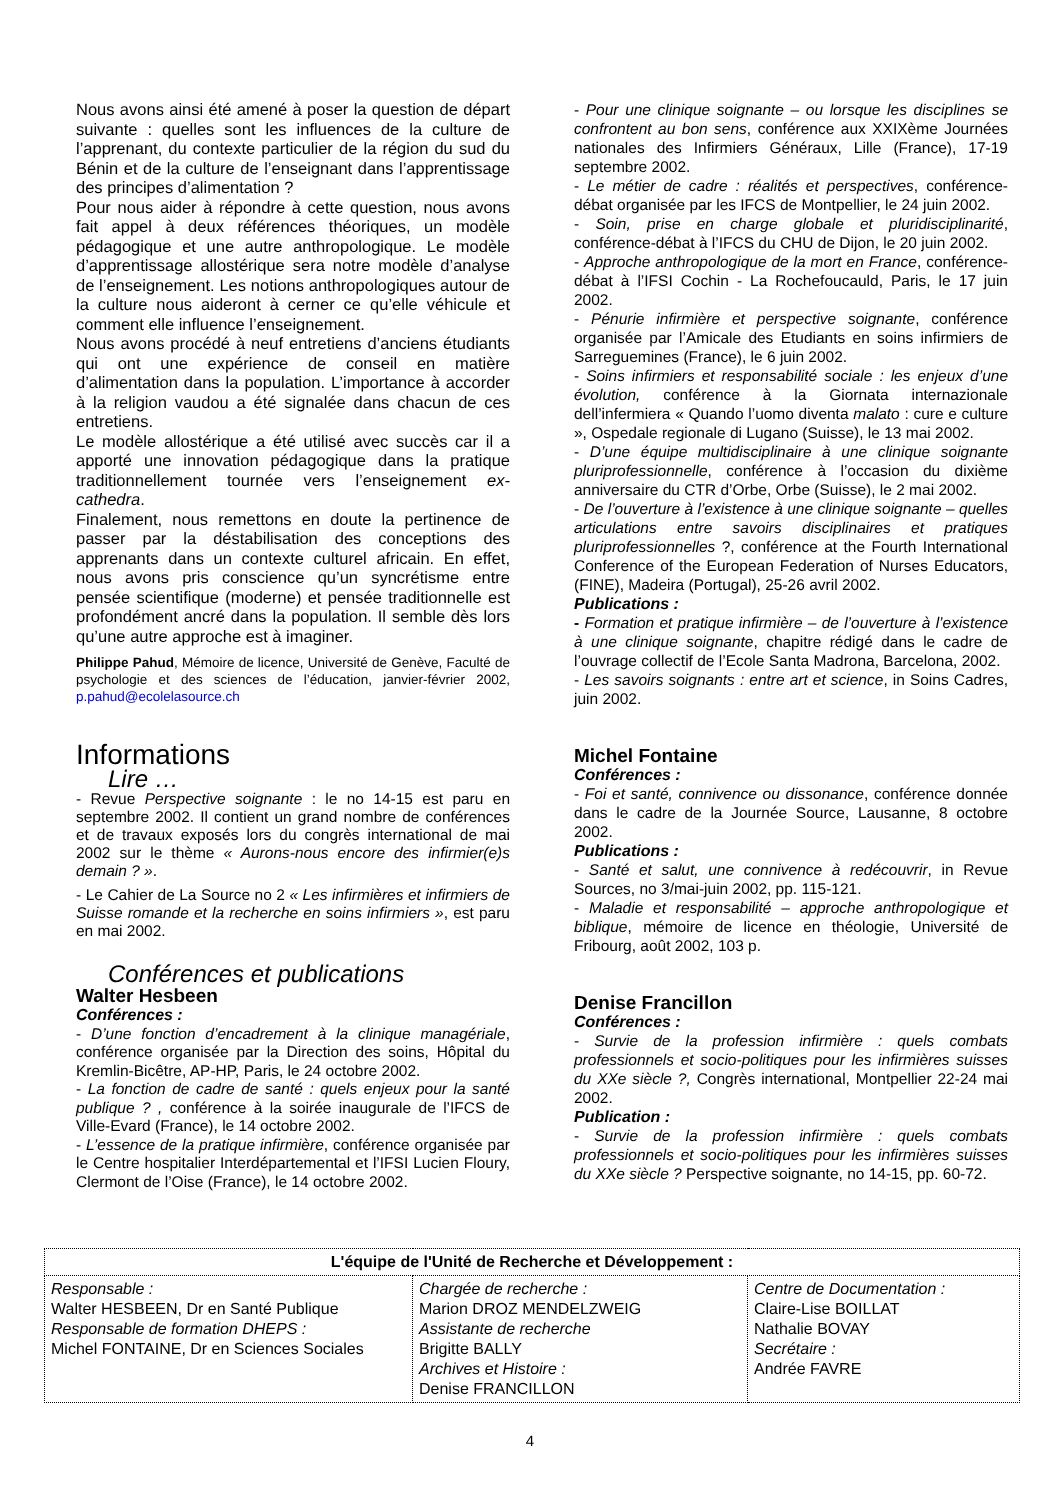Nous avons ainsi été amené à poser la question de départ suivante : quelles sont les influences de la culture de l’apprenant, du contexte particulier de la région du sud du Bénin et de la culture de l’enseignant dans l’apprentissage des principes d’alimentation ?
Pour nous aider à répondre à cette question, nous avons fait appel à deux références théoriques, un modèle pédagogique et une autre anthropologique. Le modèle d’apprentissage allostérique sera notre modèle d’analyse de l’enseignement. Les notions anthropologiques autour de la culture nous aideront à cerner ce qu’elle véhicule et comment elle influence l’enseignement.
Nous avons procédé à neuf entretiens d’anciens étudiants qui ont une expérience de conseil en matière d’alimentation dans la population. L’importance à accorder à la religion vaudou a été signalée dans chacun de ces entretiens.
Le modèle allostérique a été utilisé avec succès car il a apporté une innovation pédagogique dans la pratique traditionnellement tournée vers l’enseignement ex-cathedra.
Finalement, nous remettons en doute la pertinence de passer par la déstabilisation des conceptions des apprenants dans un contexte culturel africain. En effet, nous avons pris conscience qu’un syncrétisme entre pensée scientifique (moderne) et pensée traditionnelle est profondément ancré dans la population. Il semble dès lors qu’une autre approche est à imaginer.
Philippe Pahud, Mémoire de licence, Université de Genève, Faculté de psychologie et des sciences de l’éducation, janvier-février 2002, p.pahud@ecolelasource.ch
Informations
Lire …
- Revue Perspective soignante : le no 14-15 est paru en septembre 2002. Il contient un grand nombre de conférences et de travaux exposés lors du congrès international de mai 2002 sur le thème « Aurons-nous encore des infirmier(e)s demain ? ».
- Le Cahier de La Source no 2 « Les infirmières et infirmiers de Suisse romande et la recherche en soins infirmiers », est paru en mai 2002.
Conférences et publications
Walter Hesbeen
Conférences :
- D’une fonction d’encadrement à la clinique managériale, conférence organisée par la Direction des soins, Hôpital du Kremlin-Bicêtre, AP-HP, Paris, le 24 octobre 2002.
- La fonction de cadre de santé : quels enjeux pour la santé publique ? , conférence à la soirée inaugurale de l’IFCS de Ville-Evard (France), le 14 octobre 2002.
- L’essence de la pratique infirmière, conférence organisée par le Centre hospitalier Interdépartemental et l’IFSI Lucien Floury, Clermont de l’Oise (France), le 14 octobre 2002.
- Pour une clinique soignante – ou lorsque les disciplines se confrontent au bon sens, conférence aux XXIXème Journées nationales des Infirmiers Généraux, Lille (France), 17-19 septembre 2002.
- Le métier de cadre : réalités et perspectives, conférence-débat organisée par les IFCS de Montpellier, le 24 juin 2002.
- Soin, prise en charge globale et pluridisciplinarité, conférence-débat à l’IFCS du CHU de Dijon, le 20 juin 2002.
- Approche anthropologique de la mort en France, conférence-débat à l’IFSI Cochin - La Rochefoucauld, Paris, le 17 juin 2002.
- Pénurie infirmière et perspective soignante, conférence organisée par l’Amicale des Etudiants en soins infirmiers de Sarreguemines (France), le 6 juin 2002.
- Soins infirmiers et responsabilité sociale : les enjeux d’une évolution, conférence à la Giornata internazionale dell’infermiera « Quando l’uomo diventa malato : cure e culture », Ospedale regionale di Lugano (Suisse), le 13 mai 2002.
- D’une équipe multidisciplinaire à une clinique soignante pluriprofessionnelle, conférence à l’occasion du dixième anniversaire du CTR d’Orbe, Orbe (Suisse), le 2 mai 2002.
- De l’ouverture à l’existence à une clinique soignante – quelles articulations entre savoirs disciplinaires et pratiques pluriprofessionnelles ?, conférence at the Fourth International Conference of the European Federation of Nurses Educators, (FINE), Madeira (Portugal), 25-26 avril 2002.
Publications :
- Formation et pratique infirmière – de l’ouverture à l’existence à une clinique soignante, chapitre rédigé dans le cadre de l’ouvrage collectif de l’Ecole Santa Madrona, Barcelona, 2002.
- Les savoirs soignants : entre art et science, in Soins Cadres, juin 2002.
Michel Fontaine
Conférences :
- Foi et santé, connivence ou dissonance, conférence donnée dans le cadre de la Journée Source, Lausanne, 8 octobre 2002.
Publications :
- Santé et salut, une connivence à redécouvrir, in Revue Sources, no 3/mai-juin 2002, pp. 115-121.
- Maladie et responsabilité – approche anthropologique et biblique, mémoire de licence en théologie, Université de Fribourg, août 2002, 103 p.
Denise Francillon
Conférences :
- Survie de la profession infirmière : quels combats professionnels et socio-politiques pour les infirmières suisses du XXe siècle ?, Congrès international, Montpellier 22-24 mai 2002.
Publication :
- Survie de la profession infirmière : quels combats professionnels et socio-politiques pour les infirmières suisses du XXe siècle ? Perspective soignante, no 14-15, pp. 60-72.
| L'équipe de l'Unité de Recherche et Développement : | | |
| --- | --- | --- |
| Responsable : Walter HESBEEN, Dr en Santé Publique Responsable de formation DHEPS : Michel FONTAINE, Dr en Sciences Sociales | Chargée de recherche : Marion DROZ MENDELZWEIG Assistante de recherche Brigitte BALLY Archives et Histoire : Denise FRANCILLON | Centre de Documentation : Claire-Lise BOILLAT Nathalie BOVAY Secrétaire : Andrée FAVRE |
4